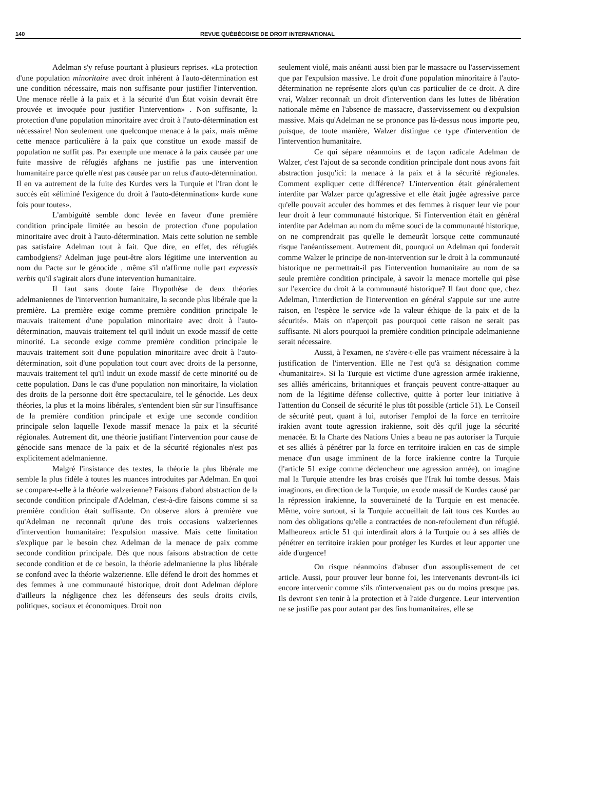140 REVUE QUÉBÉCOISE DE DROIT INTERNATIONAL
Adelman s'y refuse pourtant à plusieurs reprises. «La protection d'une population minoritaire avec droit inhérent à l'auto-détermination est une condition nécessaire, mais non suffisante pour justifier l'intervention. Une menace réelle à la paix et à la sécurité d'un État voisin devrait être prouvée et invoquée pour justifier l'intervention» . Non suffisante, la protection d'une population minoritaire avec droit à l'auto-détermination est nécessaire! Non seulement une quelconque menace à la paix, mais même cette menace particulière à la paix que constitue un exode massif de population ne suffit pas. Par exemple une menace à la paix causée par une fuite massive de réfugiés afghans ne justifie pas une intervention humanitaire parce qu'elle n'est pas causée par un refus d'auto-détermination. Il en va autrement de la fuite des Kurdes vers la Turquie et l'Iran dont le succès eût «éliminé l'exigence du droit à l'auto-détermination» kurde «une fois pour toutes».
L'ambiguïté semble donc levée en faveur d'une première condition principale limitée au besoin de protection d'une population minoritaire avec droit à l'auto-détermination. Mais cette solution ne semble pas satisfaire Adelman tout à fait. Que dire, en effet, des réfugiés cambodgiens? Adelman juge peut-être alors légitime une intervention au nom du Pacte sur le génocide , même s'il n'affirme nulle part expressis verbis qu'il s'agirait alors d'une intervention humanitaire.
Il faut sans doute faire l'hypothèse de deux théories adelmaniennes de l'intervention humanitaire, la seconde plus libérale que la première. La première exige comme première condition principale le mauvais traitement d'une population minoritaire avec droit à l'auto-détermination, mauvais traitement tel qu'il induit un exode massif de cette minorité. La seconde exige comme première condition principale le mauvais traitement soit d'une population minoritaire avec droit à l'auto-détermination, soit d'une population tout court avec droits de la personne, mauvais traitement tel qu'il induit un exode massif de cette minorité ou de cette population. Dans le cas d'une population non minoritaire, la violation des droits de la personne doit être spectaculaire, tel le génocide. Les deux théories, la plus et la moins libérales, s'entendent bien sûr sur l'insuffisance de la première condition principale et exige une seconde condition principale selon laquelle l'exode massif menace la paix et la sécurité régionales. Autrement dit, une théorie justifiant l'intervention pour cause de génocide sans menace de la paix et de la sécurité régionales n'est pas explicitement adelmanienne.
Malgré l'insistance des textes, la théorie la plus libérale me semble la plus fidèle à toutes les nuances introduites par Adelman. En quoi se compare-t-elle à la théorie walzerienne? Faisons d'abord abstraction de la seconde condition principale d'Adelman, c'est-à-dire faisons comme si sa première condition était suffisante. On observe alors à première vue qu'Adelman ne reconnaît qu'une des trois occasions walzeriennes d'intervention humanitaire: l'expulsion massive. Mais cette limitation s'explique par le besoin chez Adelman de la menace de paix comme seconde condition principale. Dès que nous faisons abstraction de cette seconde condition et de ce besoin, la théorie adelmanienne la plus libérale se confond avec la théorie walzerienne. Elle défend le droit des hommes et des femmes à une communauté historique, droit dont Adelman déplore d'ailleurs la négligence chez les défenseurs des seuls droits civils, politiques, sociaux et économiques. Droit non
seulement violé, mais anéanti aussi bien par le massacre ou l'asservissement que par l'expulsion massive. Le droit d'une population minoritaire à l'auto-détermination ne représente alors qu'un cas particulier de ce droit. A dire vrai, Walzer reconnaît un droit d'intervention dans les luttes de libération nationale même en l'absence de massacre, d'asservissement ou d'expulsion massive. Mais qu'Adelman ne se prononce pas là-dessus nous importe peu, puisque, de toute manière, Walzer distingue ce type d'intervention de l'intervention humanitaire.
Ce qui sépare néanmoins et de façon radicale Adelman de Walzer, c'est l'ajout de sa seconde condition principale dont nous avons fait abstraction jusqu'ici: la menace à la paix et à la sécurité régionales. Comment expliquer cette différence? L'intervention était généralement interdite par Walzer parce qu'agressive et elle était jugée agressive parce qu'elle pouvait acculer des hommes et des femmes à risquer leur vie pour leur droit à leur communauté historique. Si l'intervention était en général interdite par Adelman au nom du même souci de la communauté historique, on ne comprendrait pas qu'elle le demeurât lorsque cette communauté risque l'anéantissement. Autrement dit, pourquoi un Adelman qui fonderait comme Walzer le principe de non-intervention sur le droit à la communauté historique ne permettrait-il pas l'intervention humanitaire au nom de sa seule première condition principale, à savoir la menace mortelle qui pèse sur l'exercice du droit à la communauté historique? Il faut donc que, chez Adelman, l'interdiction de l'intervention en général s'appuie sur une autre raison, en l'espèce le service «de la valeur éthique de la paix et de la sécurité». Mais on n'aperçoit pas pourquoi cette raison ne serait pas suffisante. Ni alors pourquoi la première condition principale adelmanienne serait nécessaire.
Aussi, à l'examen, ne s'avère-t-elle pas vraiment nécessaire à la justification de l'intervention. Elle ne l'est qu'à sa désignation comme «humanitaire». Si la Turquie est victime d'une agression armée irakienne, ses alliés américains, britanniques et français peuvent contre-attaquer au nom de la légitime défense collective, quitte à porter leur initiative à l'attention du Conseil de sécurité le plus tôt possible (article 51). Le Conseil de sécurité peut, quant à lui, autoriser l'emploi de la force en territoire irakien avant toute agression irakienne, soit dès qu'il juge la sécurité menacée. Et la Charte des Nations Unies a beau ne pas autoriser la Turquie et ses alliés à pénétrer par la force en territoire irakien en cas de simple menace d'un usage imminent de la force irakienne contre la Turquie (l'article 51 exige comme déclencheur une agression armée), on imagine mal la Turquie attendre les bras croisés que l'Irak lui tombe dessus. Mais imaginons, en direction de la Turquie, un exode massif de Kurdes causé par la répression irakienne, la souveraineté de la Turquie en est menacée. Même, voire surtout, si la Turquie accueillait de fait tous ces Kurdes au nom des obligations qu'elle a contractées de non-refoulement d'un réfugié. Malheureux article 51 qui interdirait alors à la Turquie ou à ses alliés de pénétrer en territoire irakien pour protéger les Kurdes et leur apporter une aide d'urgence!
On risque néanmoins d'abuser d'un assouplissement de cet article. Aussi, pour prouver leur bonne foi, les intervenants devront-ils ici encore intervenir comme s'ils n'intervenaient pas ou du moins presque pas. Ils devront s'en tenir à la protection et à l'aide d'urgence. Leur intervention ne se justifie pas pour autant par des fins humanitaires, elle se